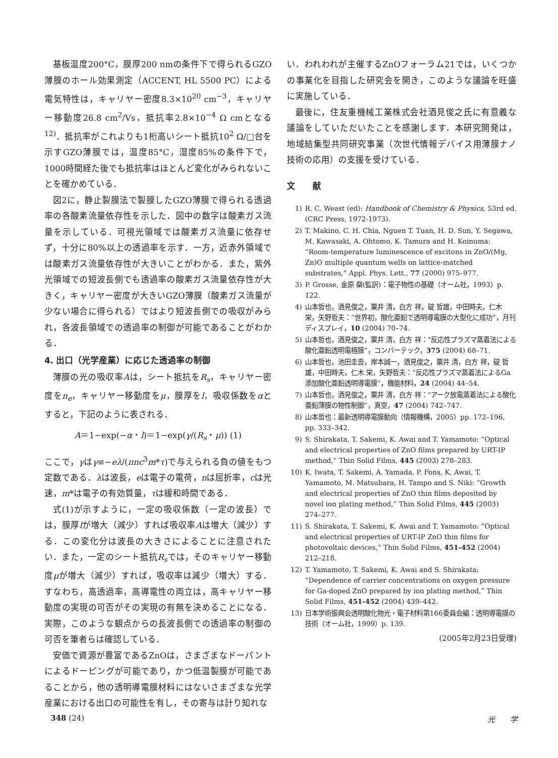基板温度200°C，膜厚200 nmの条件下で得られるGZO薄膜のホール効果測定（ACCENT, HL 5500 PC）による電気特性は，キャリヤー密度8.3×10<sup>20</sup> cm<sup>−3</sup>，キャリヤー移動度26.8 cm<sup>2</sup>/Vs，抵抗率2.8×10<sup>−4</sup> Ω cmとなる<sup>12)</sup>．抵抗率がこれよりも1桁高いシート抵抗10<sup>2</sup> Ω/□台を示すGZO薄膜では，温度85°C，湿度85%の条件下で，1000時間経た後でも抵抗率はほとんど変化がみられないことを確かめている．
図2に，静止製膜法で製膜したGZO薄膜で得られる透過率の各酸素流量依存性を示した．図中の数字は酸素ガス流量を示している．可視光領域では酸素ガス流量に依存せず，十分に80%以上の透過率を示す．一方，近赤外領域では酸素ガス流量依存性が大きいことがわかる．また，紫外光領域での短波長側でも透過率の酸素ガス流量依存性が大きく，キャリヤー密度が大きいGZO薄膜（酸素ガス流量が少ない場合に得られる）ではより短波長側での吸収がみられ，各波長領域での透過率の制御が可能であることがわかる．
4. 出口（光学産業）に応じた透過率の制御
薄膜の光の吸収率Aは，シート抵抗をR<sub>s</sub>，キャリヤー密度をn<sub>e</sub>，キャリヤー移動度をμ，膜厚をl，吸収係数をαとすると，下記のように表される．
A＝1−exp(−α・l)＝1−exp(γ/(R<sub>s</sub>・μ)) (1)
ここで，γはγ≡−eλ/(πnc<sup>3</sup>m*τ)で与えられる負の値をもつ定数である．λは波長，eは電子の電荷，nは屈折率，cは光速，m*は電子の有効質量，τは緩和時間である．
式(1)が示すように，一定の吸収係数（一定の波長）では，膜厚lが増大（減少）すれば吸収率Aは増大（減少）する．この変化分は波長の大きさによることに注意されたい．また，一定のシート抵抗R<sub>s</sub>では，そのキャリヤー移動度μが増大（減少）すれば，吸収率は減少（増大）する．すなわち，高透過率，高導電性の両立は，高キャリヤー移動度の実現の可否がその実現の有無を決めることになる．実際，このような観点からの長波長側での透過率の制御の可否を筆者らは確認している．
安価で資源が豊富であるZnOは，さまざまなドーパントによるドーピングが可能であり，かつ低温製膜が可能であることから，他の透明導電膜材料にはないさまざまな光学産業における出口の可能性を有し，その寄与は計り知れな
い．われわれが主催するZnOフォーラム21では，いくつかの事業化を目指した研究会を開き，このような議論を旺盛に実施している．
最後に，住友重機械工業株式会社酒見俊之氏に有意義な議論をしていただいたことを感謝します．本研究開発は，地域結集型共同研究事業（次世代情報デバイス用薄膜ナノ技術の応用）の支援を受けている．
文　　献
1) R. C. Weast (ed): Handbook of Chemistry & Physics, 53rd ed. (CRC Press, 1972-1973).
2) T. Makino, C. H. Chia, Nguen T. Tuan, H. D. Sun, Y. Segawa, M. Kawasaki, A. Ohtomo, K. Tamura and H. Koinuma: “Room-temperature luminescence of excitons in ZnO/(Mg, Zn)O multiple quantum wells on lattice-matched substrates,” Appl. Phys. Lett., 77 (2000) 975–977.
3) P. Grosse, 金原 粲(監訳)：電子物性の基礎（オーム社，1993）p. 122.
4) 山本哲也，酒見俊之，粟井 清，白方 祥，碇 哲雄，中田時夫，仁木 栄，矢野哲夫：“世界初，酸化亜鉛で透明導電膜の大型化に成功”，月刊ディスプレイ，10 (2004) 70–74.
5) 山本哲也，酒見俊之，粟井 清，白方 祥：“反応性プラズマ蒸着法による酸化亜鉛透明電極膜”，コンバーテック，375 (2004) 68–71.
6) 山本哲也，池田圭吾，岸本誠一，酒見俊之，粟井 清，白方 祥，碇 哲雄，中田時夫，仁木 栄，矢野哲夫：“反応性プラズマ蒸着法によるGa添加酸化亜鉛透明導電膜”，機能材料，24 (2004) 44–54.
7) 山本哲也，酒見俊之，粟井 清，白方 祥：“アーク放電蒸着法による酸化亜鉛薄膜の物性制御”，真空，47 (2004) 742–747.
8) 山本哲也：最新透明導電膜動向（情報機構，2005）pp. 172–196, pp. 333–342.
9) S. Shirakata, T. Sakemi, K. Awai and T. Yamamoto: “Optical and electrical properties of ZnO films prepared by URT-IP method,” Thin Solid Films, 445 (2003) 278–283.
10) K. Iwata, T. Sakemi, A. Yamada, P. Fons, K. Awai, T. Yamamoto, M. Matsubara, H. Tampo and S. Niki: “Growth and electrical properties of ZnO thin films deposited by novel ion plating method,” Thin Solid Films, 445 (2003) 274–277.
11) S. Shirakata, T. Sakemi, K. Awai and T. Yamamoto: “Optical and electrical properties of URT-IP ZnO thin films for photovoltaic devices,” Thin Solid Films, 451-452 (2004) 212–218.
12) T. Yamamoto, T. Sakemi, K. Awai and S. Shirakata: “Dependence of carrier concentrations on oxygen pressure for Ga-doped ZnO prepared by ion plating method,” Thin Solid Films, 451-452 (2004) 439–442.
13) 日本学術振興会透明酸化物光・電子材料第166委員会編：透明導電膜の技術（オーム社，1999）p. 139.
(2005年2月23日受理)
348 (24) 光　　学